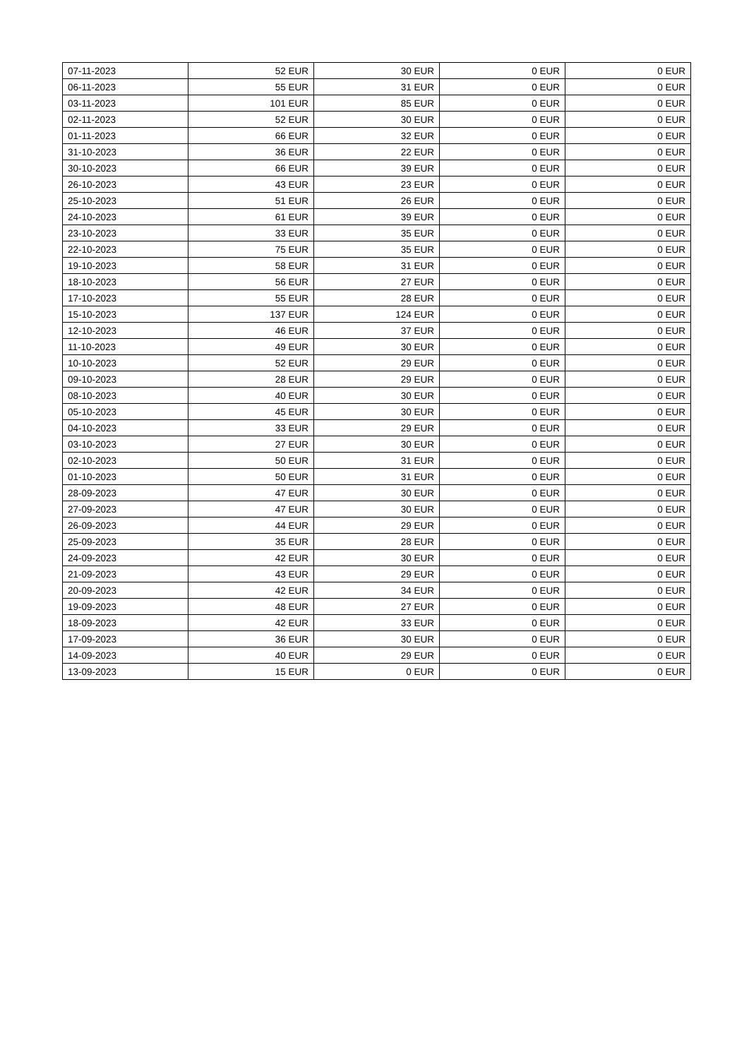| 07-11-2023 | 52 EUR | 30 EUR | 0 EUR | 0 EUR |
| 06-11-2023 | 55 EUR | 31 EUR | 0 EUR | 0 EUR |
| 03-11-2023 | 101 EUR | 85 EUR | 0 EUR | 0 EUR |
| 02-11-2023 | 52 EUR | 30 EUR | 0 EUR | 0 EUR |
| 01-11-2023 | 66 EUR | 32 EUR | 0 EUR | 0 EUR |
| 31-10-2023 | 36 EUR | 22 EUR | 0 EUR | 0 EUR |
| 30-10-2023 | 66 EUR | 39 EUR | 0 EUR | 0 EUR |
| 26-10-2023 | 43 EUR | 23 EUR | 0 EUR | 0 EUR |
| 25-10-2023 | 51 EUR | 26 EUR | 0 EUR | 0 EUR |
| 24-10-2023 | 61 EUR | 39 EUR | 0 EUR | 0 EUR |
| 23-10-2023 | 33 EUR | 35 EUR | 0 EUR | 0 EUR |
| 22-10-2023 | 75 EUR | 35 EUR | 0 EUR | 0 EUR |
| 19-10-2023 | 58 EUR | 31 EUR | 0 EUR | 0 EUR |
| 18-10-2023 | 56 EUR | 27 EUR | 0 EUR | 0 EUR |
| 17-10-2023 | 55 EUR | 28 EUR | 0 EUR | 0 EUR |
| 15-10-2023 | 137 EUR | 124 EUR | 0 EUR | 0 EUR |
| 12-10-2023 | 46 EUR | 37 EUR | 0 EUR | 0 EUR |
| 11-10-2023 | 49 EUR | 30 EUR | 0 EUR | 0 EUR |
| 10-10-2023 | 52 EUR | 29 EUR | 0 EUR | 0 EUR |
| 09-10-2023 | 28 EUR | 29 EUR | 0 EUR | 0 EUR |
| 08-10-2023 | 40 EUR | 30 EUR | 0 EUR | 0 EUR |
| 05-10-2023 | 45 EUR | 30 EUR | 0 EUR | 0 EUR |
| 04-10-2023 | 33 EUR | 29 EUR | 0 EUR | 0 EUR |
| 03-10-2023 | 27 EUR | 30 EUR | 0 EUR | 0 EUR |
| 02-10-2023 | 50 EUR | 31 EUR | 0 EUR | 0 EUR |
| 01-10-2023 | 50 EUR | 31 EUR | 0 EUR | 0 EUR |
| 28-09-2023 | 47 EUR | 30 EUR | 0 EUR | 0 EUR |
| 27-09-2023 | 47 EUR | 30 EUR | 0 EUR | 0 EUR |
| 26-09-2023 | 44 EUR | 29 EUR | 0 EUR | 0 EUR |
| 25-09-2023 | 35 EUR | 28 EUR | 0 EUR | 0 EUR |
| 24-09-2023 | 42 EUR | 30 EUR | 0 EUR | 0 EUR |
| 21-09-2023 | 43 EUR | 29 EUR | 0 EUR | 0 EUR |
| 20-09-2023 | 42 EUR | 34 EUR | 0 EUR | 0 EUR |
| 19-09-2023 | 48 EUR | 27 EUR | 0 EUR | 0 EUR |
| 18-09-2023 | 42 EUR | 33 EUR | 0 EUR | 0 EUR |
| 17-09-2023 | 36 EUR | 30 EUR | 0 EUR | 0 EUR |
| 14-09-2023 | 40 EUR | 29 EUR | 0 EUR | 0 EUR |
| 13-09-2023 | 15 EUR | 0 EUR | 0 EUR | 0 EUR |